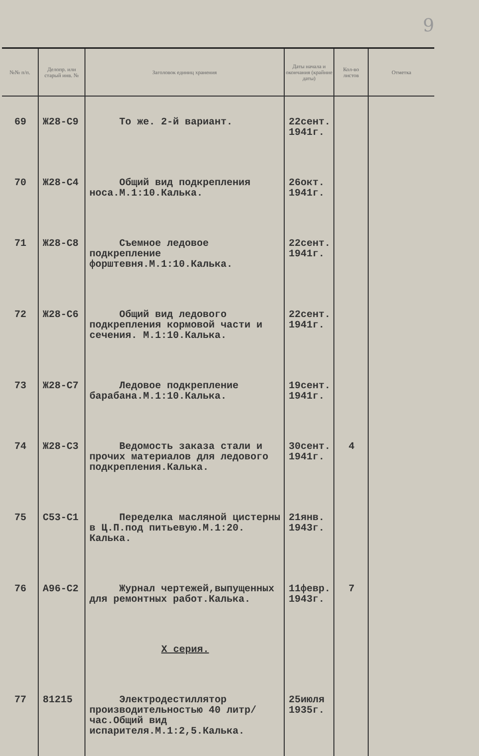9
| №№ п/п. | Делопр. или старый инв. № | Заголовок единиц хранения | Даты начала и окончания (крайние даты) | Кол-во листов | Отметка |
| --- | --- | --- | --- | --- | --- |
| 69 | Ж28-С9 | То же. 2-й вариант. | 22сент. 1941г. | | |
| 70 | Ж28-С4 | Общий вид подкрепления носа.М.1:10.Калька. | 26окт. 1941г. | | |
| 71 | Ж28-С8 | Съемное ледовое подкрепление форштевня.М.1:10.Калька. | 22сент. 1941г. | | |
| 72 | Ж28-С6 | Общий вид ледового подкрепления кормовой части и сечения. М.1:10.Калька. | 22сент. 1941г. | | |
| 73 | Ж28-С7 | Ледовое подкрепление барабана.М.1:10.Калька. | 19сент. 1941г. | | |
| 74 | Ж28-С3 | Ведомость заказа стали и прочих материалов для ледового подкрепления.Калька. | 30сент. 1941г. | 4 | |
| 75 | С53-С1 | Переделка масляной цистерны в Ц.П.под питьевую.М.1:20. Калька. | 21янв. 1943г. | | |
| 76 | А96-С2 | Журнал чертежей,выпущенных для ремонтных работ.Калька. | 11февр. 1943г. | 7 | |
| | | X серия. | | | |
| 77 | 81215 | Электродестиллятор производительностью 40 литр/час.Общий вид испарителя.М.1:2,5.Калька. | 25июля 1935г. | | |